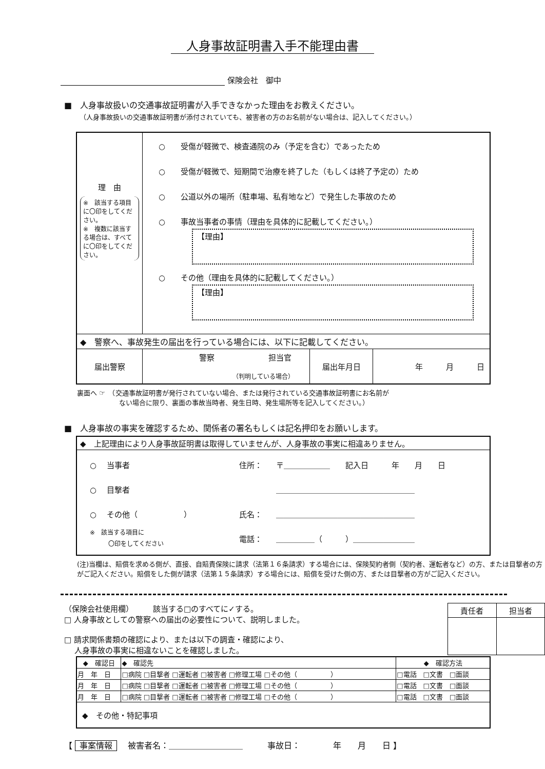人身事故証明書入手不能理由書
保険会社　御中
■　人身事故扱いの交通事故証明書が入手できなかった理由をお教えください。
（人身事故扱いの交通事故証明書が添付されていても、被害者の方のお名前がない場合は、記入してください。）
| 理 由 ※ 該当する項目に〇印をしてください。 ※ 複数に該当する場合は、すべてに〇印をしてください。 | ○ 受傷が軽微で、検査通院のみ（予定を含む）であったため ○ 受傷が軽微で、短期間で治療を終了した（もしくは終了予定の）ため ○ 公道以外の場所（駐車場、私有地など）で発生した事故のため ○ 事故当事者の事情（理由を具体的に記載してください。） 【理由】 ○ その他（理由を具体的に記載してください。） 【理由】 | | |
| ◆ 警察へ、事故発生の届出を行っている場合には、以下に記載してください。 | | | |
| 届出警察 | 警察 担当官 （判明している場合） | 届出年月日 | 年 月 日 |
裏面へ ☞　（交通事故証明書が発行されていない場合、または発行されている交通事故証明書にお名前が
　　　　　　 ない場合に限り、裏面の事故当時者、発生日時、発生場所等を記入してください。）
■　人身事故の事実を確認するため、関係者の署名もしくは記名押印をお願いします。
| ◆ 上記理由により人身事故証明書は取得していませんが、人身事故の事実に相違ありません。 | | |
| ○ 当事者 ○ 目撃者 ○ その他（ ） ※ 該当する項目に 〇印をしてください | 住所： 氏名： 電話： | 〒＿＿＿＿＿＿ 記入日 年 月 日 ＿＿＿＿＿＿＿＿＿＿＿＿＿＿＿＿＿＿ ＿＿＿＿＿＿＿＿＿＿＿＿＿＿＿＿＿＿ ＿＿＿＿＿（ ）＿＿＿＿＿＿＿＿ |
(注)当欄は、賠償を求める側が、直接、自賠責保険に請求（法第１６条請求）する場合には、保険契約者側（契約者、運転者など）の方、または目撃者の方がご記入ください。賠償をした側が請求（法第１５条請求）する場合には、賠償を受けた側の方、または目撃者の方がご記入ください。
（保険会社使用欄）　　　該当する□のすべてに✓する。
□ 人身事故としての警察への届出の必要性について、説明しました。
□ 請求関係書類の確認により、または以下の調査・確認により、
　 人身事故の事実に相違ないことを確認しました。
| 責任者 | 担当者 |
| --- | --- |
| ◆ 確認日 | ◆ 確認先 | ◆ 確認方法 |
| --- | --- | --- |
| 月 年 日 | □病院 □目撃者 □運転者 □被害者 □修理工場 □その他（ ） | □電話 □文書 □面談 |
| 月 年 日 | □病院 □目撃者 □運転者 □被害者 □修理工場 □その他（ ） | □電話 □文書 □面談 |
| 月 年 日 | □病院 □目撃者 □運転者 □被害者 □修理工場 □その他（ ） | □電話 □文書 □面談 |
| ◆ その他・特記事項 | | |
【 事案情報　 被害者名：＿＿＿＿＿＿＿＿＿　　　事故日：　　　　年　　月　　日 】